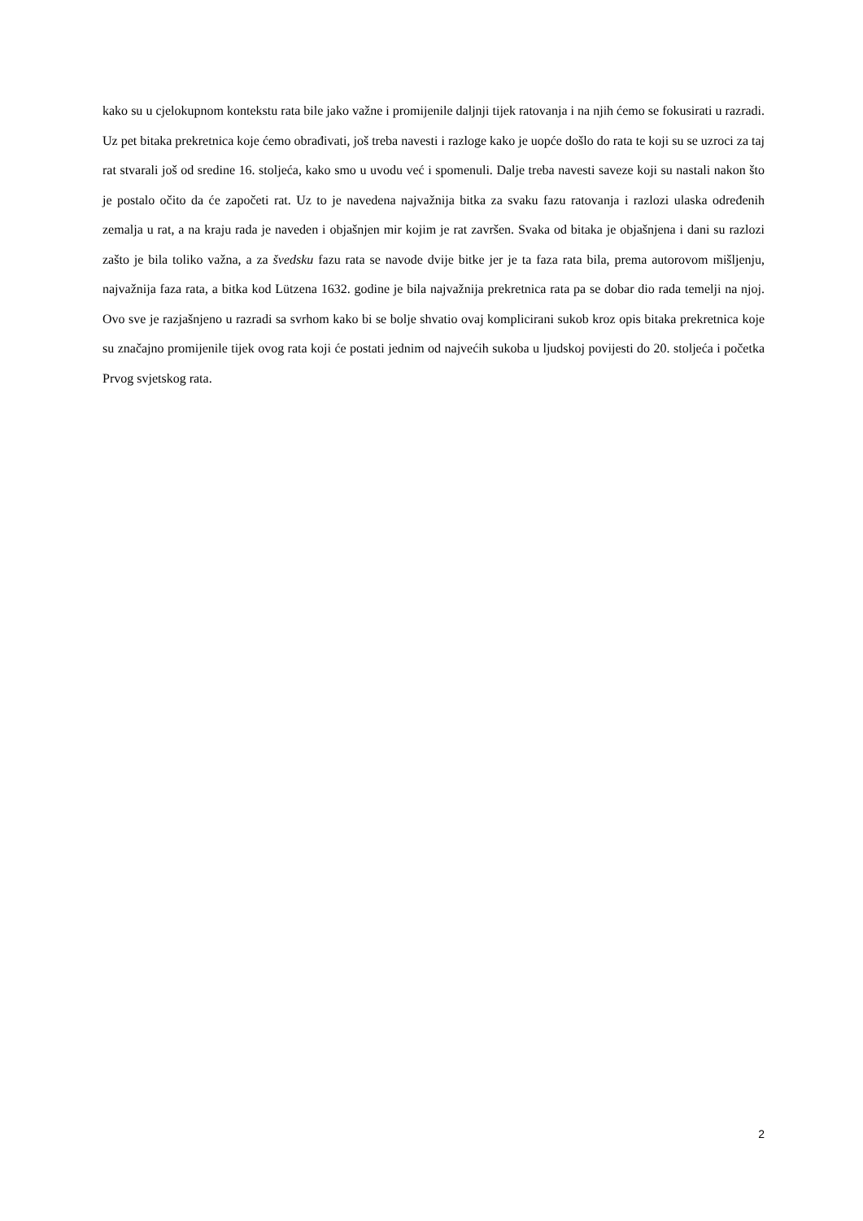kako su u cjelokupnom kontekstu rata bile jako važne i promijenile daljnji tijek ratovanja i na njih ćemo se fokusirati u razradi. Uz pet bitaka prekretnica koje ćemo obrađivati, još treba navesti i razloge kako je uopće došlo do rata te koji su se uzroci za taj rat stvarali još od sredine 16. stoljeća, kako smo u uvodu već i spomenuli. Dalje treba navesti saveze koji su nastali nakon što je postalo očito da će započeti rat. Uz to je navedena najvažnija bitka za svaku fazu ratovanja i razlozi ulaska određenih zemalja u rat, a na kraju rada je naveden i objašnjen mir kojim je rat završen. Svaka od bitaka je objašnjena i dani su razlozi zašto je bila toliko važna, a za švedsku fazu rata se navode dvije bitke jer je ta faza rata bila, prema autorovom mišljenju, najvažnija faza rata, a bitka kod Lützena 1632. godine je bila najvažnija prekretnica rata pa se dobar dio rada temelji na njoj. Ovo sve je razjašnjeno u razradi sa svrhom kako bi se bolje shvatio ovaj komplicirani sukob kroz opis bitaka prekretnica koje su značajno promijenile tijek ovog rata koji će postati jednim od najvećih sukoba u ljudskoj povijesti do 20. stoljeća i početka Prvog svjetskog rata.
2